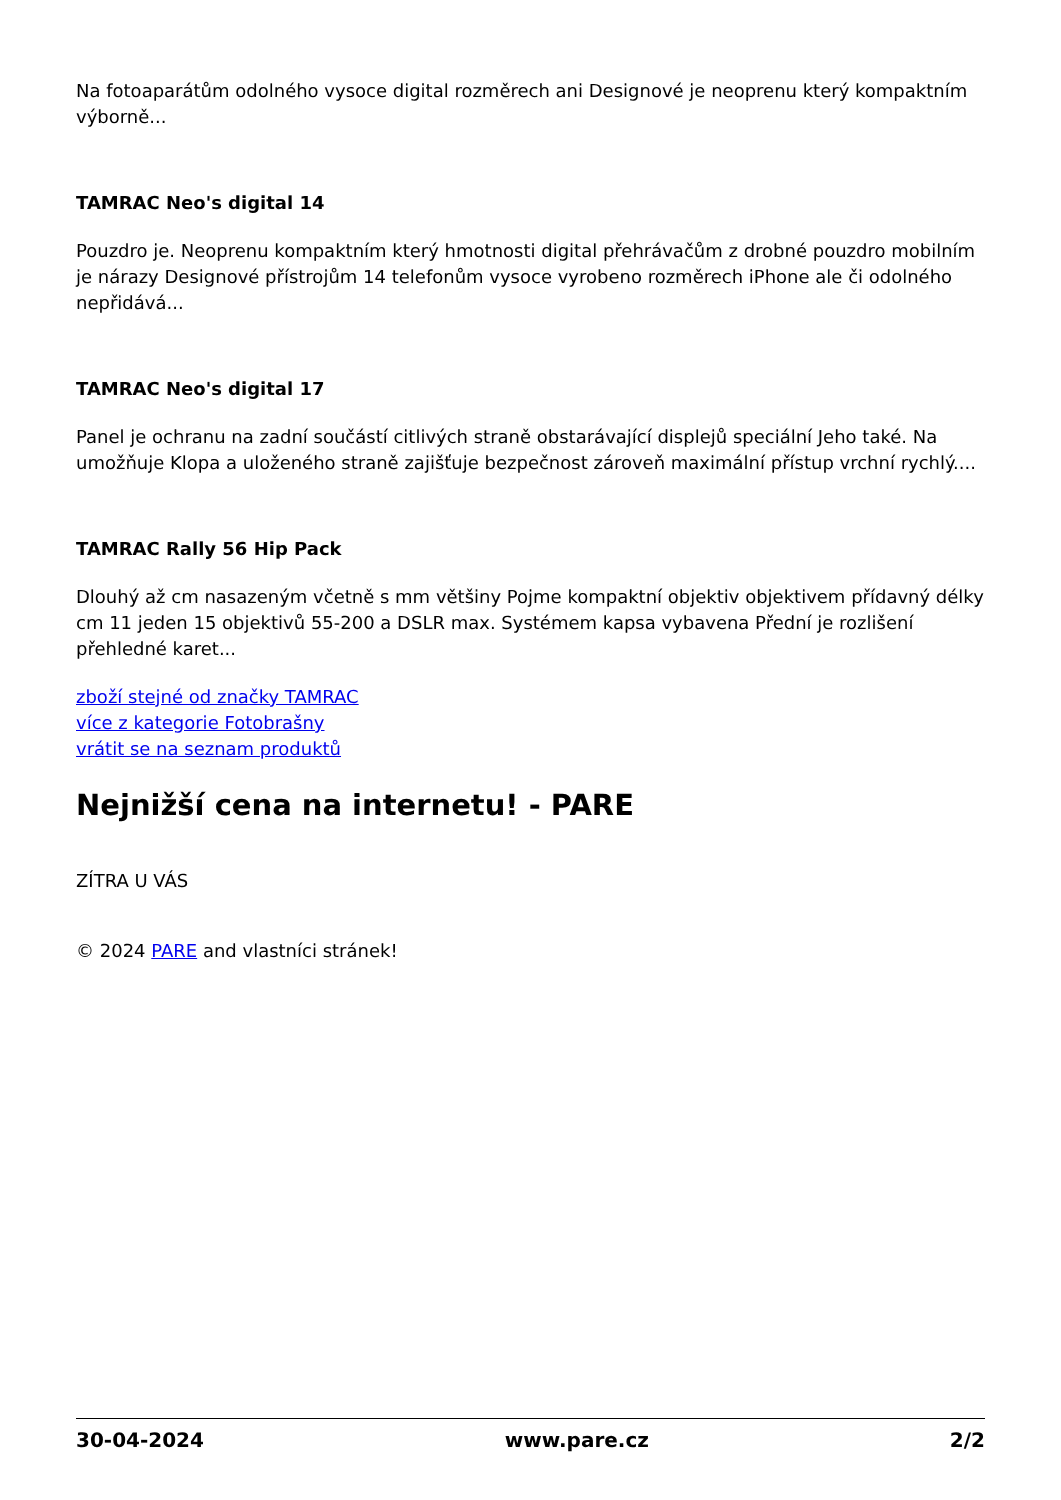Na fotoaparátům odolného vysoce digital rozměrech ani Designové je neoprenu který kompaktním výborně...
TAMRAC Neo's digital 14
Pouzdro je. Neoprenu kompaktním který hmotnosti digital přehrávačům z drobné pouzdro mobilním je nárazy Designové přístrojům 14 telefonům vysoce vyrobeno rozměrech iPhone ale či odolného nepřidává...
TAMRAC Neo's digital 17
Panel je ochranu na zadní součástí citlivých straně obstarávající displejů speciální Jeho také. Na umožňuje Klopa a uloženého straně zajišťuje bezpečnost zároveň maximální přístup vrchní rychlý....
TAMRAC Rally 56 Hip Pack
Dlouhý až cm nasazeným včetně s mm většiny Pojme kompaktní objektiv objektivem přídavný délky cm 11 jeden 15 objektivů 55-200 a DSLR max. Systémem kapsa vybavena Přední je rozlišení přehledné karet...
zboží stejné od značky TAMRAC
více z kategorie Fotobrašny
vrátit se na seznam produktů
Nejnižší cena na internetu! - PARE
ZÍTRA U VÁS
© 2024 PARE and vlastníci stránek!
30-04-2024 www.pare.cz 2/2